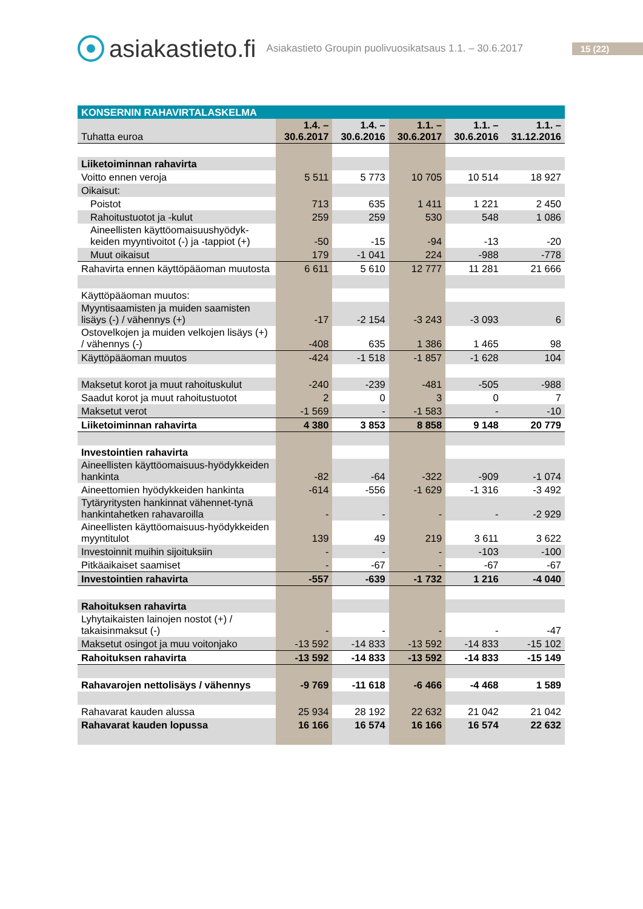asiakastieto.fi
Asiakastieto Groupin puolivuosikatsaus 1.1. – 30.6.2017
15 (22)
| KONSERNIN RAHAVIRTALASKELMA | | | | | |
| Tuhatta euroa | 1.4. – 30.6.2017 | 1.4. – 30.6.2016 | 1.1. – 30.6.2017 | 1.1. – 30.6.2016 | 1.1. – 31.12.2016 |
| Liiketoiminnan rahavirta | | | | | |
| Voitto ennen veroja | 5 511 | 5 773 | 10 705 | 10 514 | 18 927 |
| Oikaisut: | | | | | |
| Poistot | 713 | 635 | 1 411 | 1 221 | 2 450 |
| Rahoitustuotot ja -kulut | 259 | 259 | 530 | 548 | 1 086 |
| Aineellisten käyttöomaisuushyödyk-keiden myyntivoitot (-) ja -tappiot (+) | -50 | -15 | -94 | -13 | -20 |
| Muut oikaisut | 179 | -1 041 | 224 | -988 | -778 |
| Rahavirta ennen käyttöpääoman muutosta | 6 611 | 5 610 | 12 777 | 11 281 | 21 666 |
| Käyttöpääoman muutos: | | | | | |
| Myyntisaamisten ja muiden saamisten lisäys (-) / vähennys (+) | -17 | -2 154 | -3 243 | -3 093 | 6 |
| Ostovelkojen ja muiden velkojen lisäys (+) / vähennys (-) | -408 | 635 | 1 386 | 1 465 | 98 |
| Käyttöpääoman muutos | -424 | -1 518 | -1 857 | -1 628 | 104 |
| Maksetut korot ja muut rahoituskulut | -240 | -239 | -481 | -505 | -988 |
| Saadut korot ja muut rahoitustuotot | 2 | 0 | 3 | 0 | 7 |
| Maksetut verot | -1 569 | - | -1 583 | - | -10 |
| Liiketoiminnan rahavirta | 4 380 | 3 853 | 8 858 | 9 148 | 20 779 |
| Investointien rahavirta | | | | | |
| Aineellisten käyttöomaisuus-hyödykkeiden hankinta | -82 | -64 | -322 | -909 | -1 074 |
| Aineettomien hyödykkeiden hankinta | -614 | -556 | -1 629 | -1 316 | -3 492 |
| Tytäryritysten hankinnat vähennet-tynä hankintahetken rahavaroilla | - | - | - | - | -2 929 |
| Aineellisten käyttöomaisuus-hyödykkeiden myyntitulot | 139 | 49 | 219 | 3 611 | 3 622 |
| Investoinnit muihin sijoituksiin | - | - | - | -103 | -100 |
| Pitkäaikaiset saamiset | - | -67 | - | -67 | -67 |
| Investointien rahavirta | -557 | -639 | -1 732 | 1 216 | -4 040 |
| Rahoituksen rahavirta | | | | | |
| Lyhytaikaisten lainojen nostot (+) / takaisinmaksut (-) | - | - | - | - | -47 |
| Maksetut osingot ja muu voitonjako | -13 592 | -14 833 | -13 592 | -14 833 | -15 102 |
| Rahoituksen rahavirta | -13 592 | -14 833 | -13 592 | -14 833 | -15 149 |
| Rahavarojen nettolisäys / vähennys | -9 769 | -11 618 | -6 466 | -4 468 | 1 589 |
| Rahavarat kauden alussa | 25 934 | 28 192 | 22 632 | 21 042 | 21 042 |
| Rahavarat kauden lopussa | 16 166 | 16 574 | 16 166 | 16 574 | 22 632 |